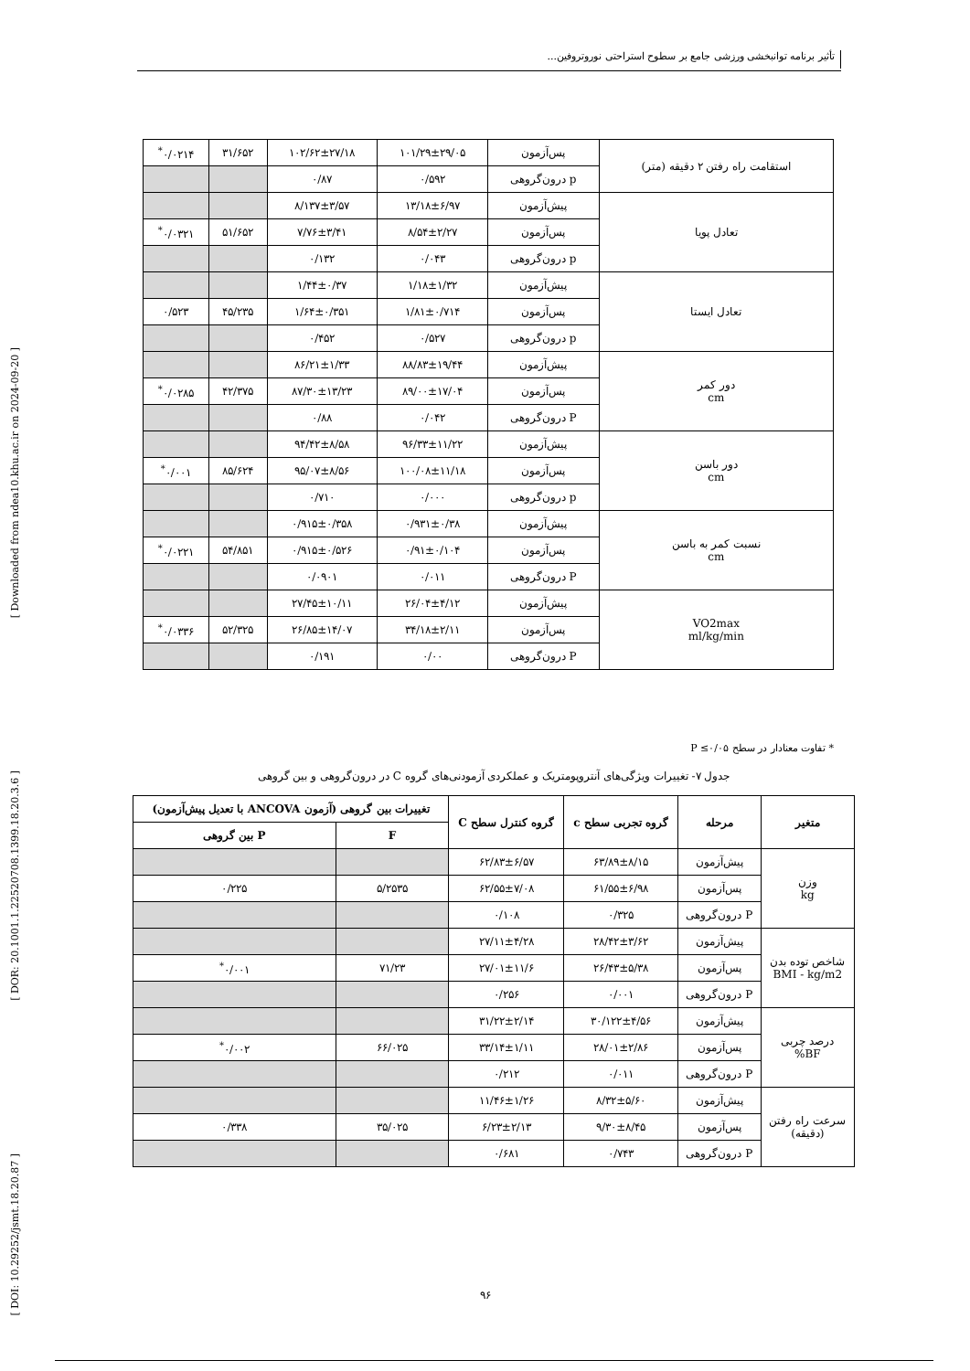تأثیر برنامه توانبخشی ورزشی جامع بر سطوح استراحتی نوروتروفین...
[ Downloaded from ndea10.khu.ac.ir on 2024-09-20 ]
[ DOR: 20.1001.1.22520708.1399.18.20.3.6 ]
[ DOI: 10.29252/jsmt.18.20.87 ]
| استقامت راه رفتن ۲ دقیقه (متر) | پس‌آزمون | ۱۰۱/۲۹±۲۹/۰۵ | ۱۰۲/۶۲±۲۷/۱۸ | ۳۱/۶۵۲ | ۰/۰۲۱۴<sup>*</sup> |
| | p درون‌گروهی | ۰/۵۹۲ | ۰/۸۷ | | |
| تعادل پویا | پیش‌آزمون | ۱۳/۱۸±۶/۹۷ | ۸/۱۳۷±۳/۵۷ | | |
| | پس‌آزمون | ۸/۵۴±۲/۲۷ | ۷/۷۶±۳/۴۱ | ۵۱/۶۵۲ | ۰/۰۳۲۱<sup>*</sup> |
| | p درون‌گروهی | ۰/۰۴۳ | ۰/۱۳۲ | | |
| تعادل ایستا | پیش‌آزمون | ۱/۱۸±۱/۳۲ | ۱/۴۴±۰/۳۷ | | |
| | پس‌آزمون | ۱/۸۱±۰/۷۱۴ | ۱/۶۴±۰/۳۵۱ | ۴۵/۲۳۵ | ۰/۵۲۳ |
| | p درون‌گروهی | ۰/۵۲۷ | ۰/۴۵۲ | | |
| دور کمر cm | پیش‌آزمون | ۸۸/۸۳±۱۹/۴۴ | ۸۶/۲۱±۱/۳۳ | | |
| | پس‌آزمون | ۸۹/۰۰±۱۷/۰۴ | ۸۷/۳۰±۱۳/۲۳ | ۴۲/۳۷۵ | ۰/۰۲۸۵<sup>*</sup> |
| | P درون‌گروهی | ۰/۰۴۲ | ۰/۸۸ | | |
| دور باسن cm | پیش‌آزمون | ۹۶/۳۳±۱۱/۲۲ | ۹۴/۴۲±۸/۵۸ | | |
| | پس‌آزمون | ۱۰۰/۰۸±۱۱/۱۸ | ۹۵/۰۷±۸/۵۶ | ۸۵/۶۲۴ | ۰/۰۰۱<sup>*</sup> |
| | p درون‌گروهی | ۰/۰۰۰ | ۰/۷۱۰ | | |
| نسبت کمر به باسن cm | پیش‌آزمون | ۰/۹۳۱±۰/۳۸ | ۰/۹۱۵±۰/۳۵۸ | | |
| | پس‌آزمون | ۰/۹۱±۰/۱۰۴ | ۰/۹۱۵±۰/۵۲۶ | ۵۴/۸۵۱ | ۰/۰۲۲۱<sup>*</sup> |
| | P درون‌گروهی | ۰/۰۱۱ | ۰/۰۹۰۱ | | |
| VO2max ml/kg/min | پیش‌آزمون | ۲۶/۰۴±۴/۱۲ | ۲۷/۴۵±۱۰/۱۱ | | |
| | پس‌آزمون | ۳۴/۱۸±۲/۱۱ | ۲۶/۸۵±۱۴/۰۷ | ۵۲/۳۲۵ | ۰/۰۳۳۶<sup>*</sup> |
| | P درون‌گروهی | ۰/۰۰ | ۰/۱۹۱ | | |
* تفاوت معنادار در سطح P ≤۰/۰۵
جدول ۷- تغییرات ویژگی‌های آنتروپومتریک و عملکردی آزمودنی‌های گروه C در درون‌گروهی و بین گروهی
| متغیر | مرحله | گروه تجربی سطح c | گروه کنترل سطح C | تغییرات بین گروهی (آزمون ANCOVA با تعدیل پیش‌آزمون) | |
| --- | --- | --- | --- | --- | --- |
| | | | | F | P بین گروهی |
| وزن kg | پیش‌آزمون | ۶۳/۸۹±۸/۱۵ | ۶۲/۸۳±۶/۵۷ | | |
| | پس‌آزمون | ۶۱/۵۵±۶/۹۸ | ۶۲/۵۵±۷/۰۸ | ۵/۲۵۳۵ | ۰/۲۲۵ |
| | P درون‌گروهی | ۰/۳۲۵ | ۰/۱۰۸ | | |
| شاخص توده بدن BMI - kg/m2 | پیش‌آزمون | ۲۸/۴۲±۳/۶۲ | ۲۷/۱۱±۴/۲۸ | | |
| | پس‌آزمون | ۲۶/۴۳±۵/۳۸ | ۲۷/۰۱±۱۱/۶ | ۷۱/۲۳ | ۰/۰۰۱<sup>*</sup> |
| | P درون‌گروهی | ۰/۰۰۱ | ۰/۲۵۶ | | |
| درصد چربی BF% | پیش‌آزمون | ۳۰/۱۲۲±۴/۵۶ | ۳۱/۲۲±۲/۱۴ | | |
| | پس‌آزمون | ۲۸/۰۱±۲/۸۶ | ۳۳/۱۴±۱/۱۱ | ۶۶/۰۲۵ | ۰/۰۰۲<sup>*</sup> |
| | P درون‌گروهی | ۰/۰۱۱ | ۰/۲۱۲ | | |
| سرعت راه رفتن (دقیقه) | پیش‌آزمون | ۸/۳۲±۵/۶۰ | ۱۱/۴۶±۱/۲۶ | | |
| | پس‌آزمون | ۹/۳۰±۸/۴۵ | ۶/۲۳±۲/۱۳ | ۳۵/۰۲۵ | ۰/۳۳۸ |
| | P درون‌گروهی | ۰/۷۴۳ | ۰/۶۸۱ | | |
۹۶